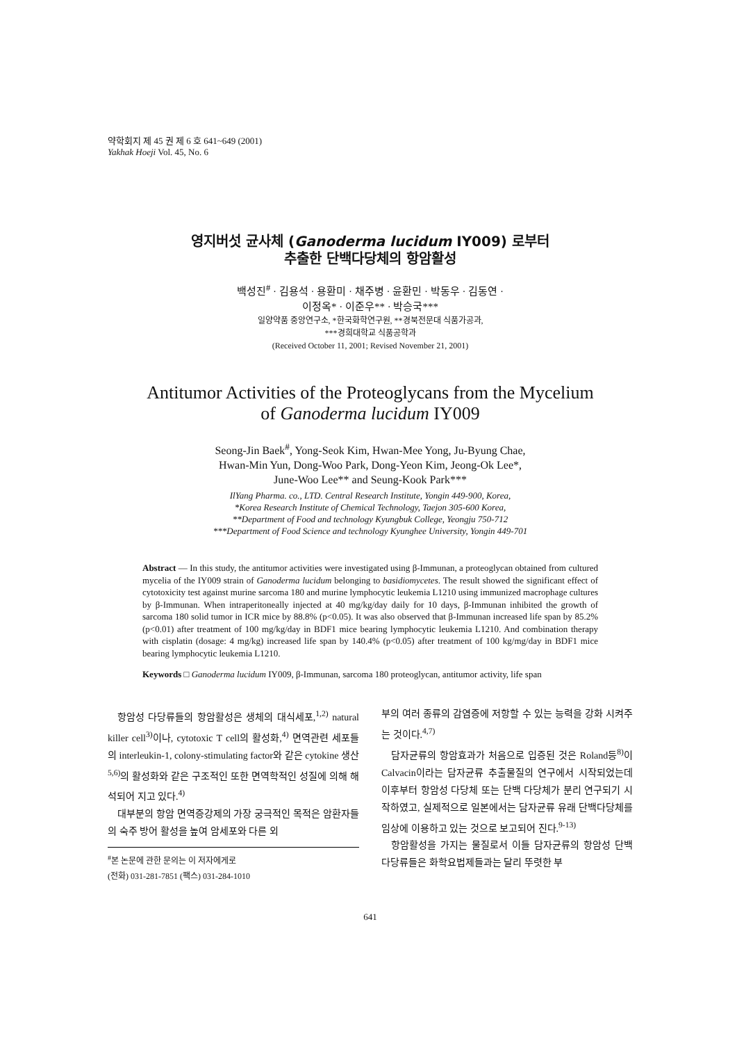약학회지 제 45 권 제 6 호 641~649 (2001)
Yakhak Hoeji Vol. 45, No. 6
영지버섯 균사체 (Ganoderma lucidum IY009) 로부터
추출한 단백다당체의 항암활성
백성진<sup>#</sup> · 김용석 · 용환미 · 채주병 · 윤환민 · 박동우 · 김동연 ·
이정옥* · 이준우** · 박승국***
일양약품 중앙연구소, *한국화학연구원, **경북전문대 식품가공과,
***경희대학교 식품공학과
(Received October 11, 2001; Revised November 21, 2001)
Antitumor Activities of the Proteoglycans from the Mycelium
of Ganoderma lucidum IY009
Seong-Jin Baek<sup>#</sup>, Yong-Seok Kim, Hwan-Mee Yong, Ju-Byung Chae,
Hwan-Min Yun, Dong-Woo Park, Dong-Yeon Kim, Jeong-Ok Lee*,
June-Woo Lee** and Seung-Kook Park***
IlYang Pharma. co., LTD. Central Research Institute, Yongin 449-900, Korea,
*Korea Research Institute of Chemical Technology, Taejon 305-600 Korea,
**Department of Food and technology Kyungbuk College, Yeongju 750-712
***Department of Food Science and technology Kyunghee University, Yongin 449-701
Abstract — In this study, the antitumor activities were investigated using β-Immunan, a proteoglycan obtained from cultured mycelia of the IY009 strain of Ganoderma lucidum belonging to basidiomycetes. The result showed the significant effect of cytotoxicity test against murine sarcoma 180 and murine lymphocytic leukemia L1210 using immunized macrophage cultures by β-Immunan. When intraperitoneally injected at 40 mg/kg/day daily for 10 days, β-Immunan inhibited the growth of sarcoma 180 solid tumor in ICR mice by 88.8% (p<0.05). It was also observed that β-Immunan increased life span by 85.2% (p<0.01) after treatment of 100 mg/kg/day in BDF1 mice bearing lymphocytic leukemia L1210. And combination therapy with cisplatin (dosage: 4 mg/kg) increased life span by 140.4% (p<0.05) after treatment of 100 kg/mg/day in BDF1 mice bearing lymphocytic leukemia L1210.
Keywords □ Ganoderma lucidum IY009, β-Immunan, sarcoma 180 proteoglycan, antitumor activity, life span
항암성 다당류들의 항암활성은 생체의 대식세포,<sup>1,2)</sup> natural killer cell<sup>3)</sup>이나, cytotoxic T cell의 활성화,<sup>4)</sup> 면역관련 세포들의 interleukin-1, colony-stimulating factor와 같은 cytokine 생산<sup>5,6)</sup>의 활성화와 같은 구조적인 또한 면역학적인 성질에 의해 해석되어 지고 있다.<sup>4)</sup>
대부분의 항암 면역증강제의 가장 궁극적인 목적은 암환자들의 숙주 방어 활성을 높여 암세포와 다른 외
<sup>#</sup> 본 논문에 관한 문의는 이 저자에게로
(전화) 031-281-7851 (팩스) 031-284-1010
부의 여러 종류의 감염증에 저항할 수 있는 능력을 강화 시켜주는 것이다.<sup>4,7)</sup>
담자균류의 항암효과가 처음으로 입증된 것은 Roland등<sup>8)</sup>이 Calvacin이라는 담자균류 추출물질의 연구에서 시작되었는데 이후부터 항암성 다당체 또는 단백 다당체가 분리 연구되기 시작하였고, 실제적으로 일본에서는 담자균류 유래 단백다당체를 임상에 이용하고 있는 것으로 보고되어 진다.<sup>9-13)</sup>
항암활성을 가지는 물질로서 이들 담자균류의 항암성 단백 다당류들은 화학요법제들과는 달리 뚜렷한 부
641